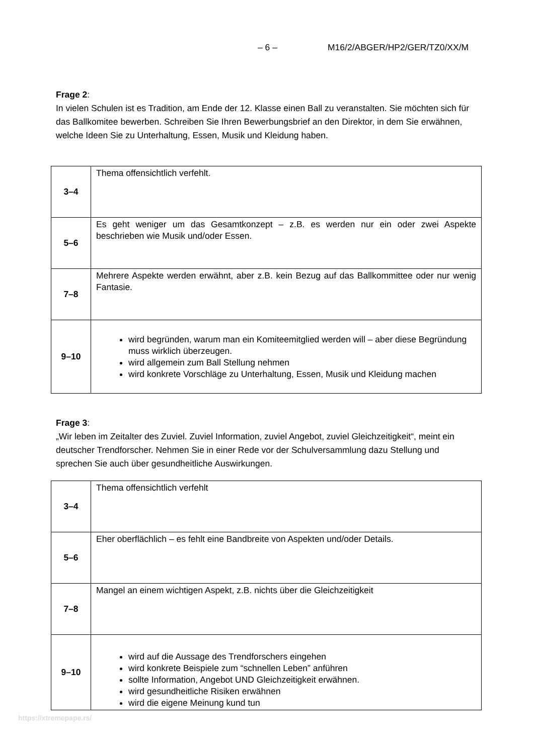– 6 – M16/2/ABGER/HP2/GER/TZ0/XX/M
Frage 2:
In vielen Schulen ist es Tradition, am Ende der 12. Klasse einen Ball zu veranstalten. Sie möchten sich für das Ballkomitee bewerben. Schreiben Sie Ihren Bewerbungsbrief an den Direktor, in dem Sie erwähnen, welche Ideen Sie zu Unterhaltung, Essen, Musik und Kleidung haben.
| 3–4 | Thema offensichtlich verfehlt. |
| 5–6 | Es geht weniger um das Gesamtkonzept – z.B. es werden nur ein oder zwei Aspekte beschrieben wie Musik und/oder Essen. |
| 7–8 | Mehrere Aspekte werden erwähnt, aber z.B. kein Bezug auf das Ballkommittee oder nur wenig Fantasie. |
| 9–10 | wird begründen, warum man ein Komiteemitglied werden will – aber diese Begründung muss wirklich überzeugen. wird allgemein zum Ball Stellung nehmen wird konkrete Vorschläge zu Unterhaltung, Essen, Musik und Kleidung machen |
Frage 3:
„Wir leben im Zeitalter des Zuviel. Zuviel Information, zuviel Angebot, zuviel Gleichzeitigkeit“, meint ein deutscher Trendforscher. Nehmen Sie in einer Rede vor der Schulversammlung dazu Stellung und sprechen Sie auch über gesundheitliche Auswirkungen.
| 3–4 | Thema offensichtlich verfehlt |
| 5–6 | Eher oberflächlich – es fehlt eine Bandbreite von Aspekten und/oder Details. |
| 7–8 | Mangel an einem wichtigen Aspekt, z.B. nichts über die Gleichzeitigkeit |
| 9–10 | wird auf die Aussage des Trendforschers eingehen wird konkrete Beispiele zum “schnellen Leben” anführen sollte Information, Angebot UND Gleichzeitigkeit erwähnen. wird gesundheitliche Risiken erwähnen wird die eigene Meinung kund tun |
https://xtremepape.rs/